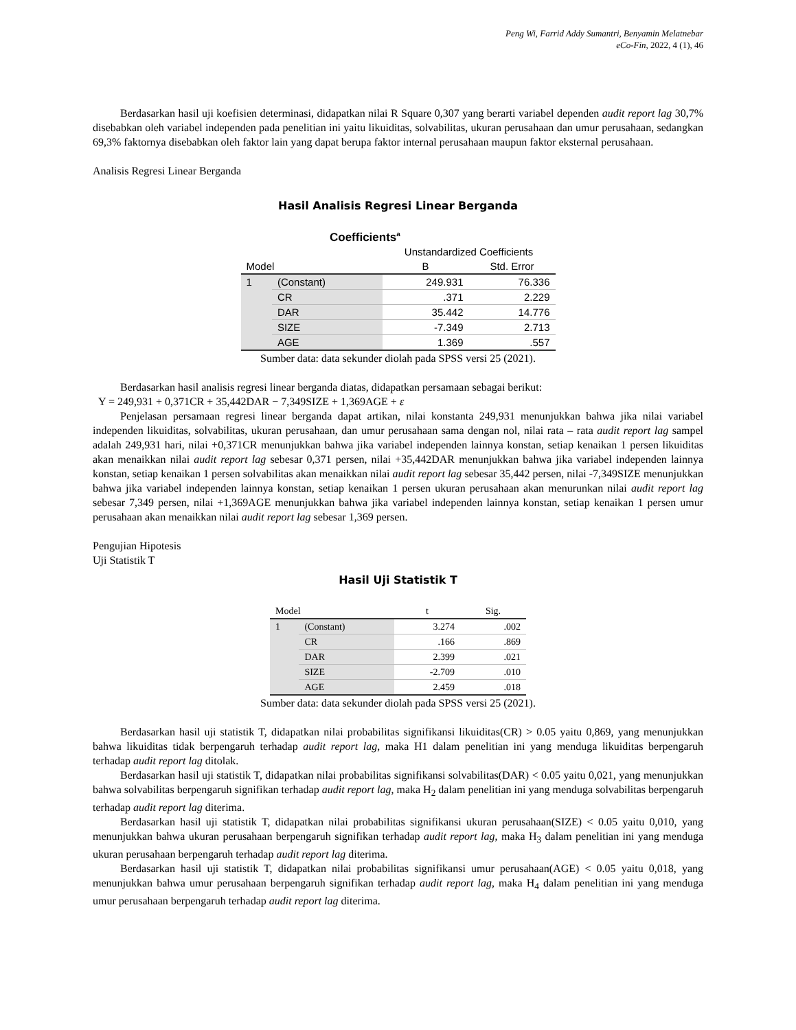Peng Wi, Farrid Addy Sumantri, Benyamin Melatnebar
eCo-Fin, 2022, 4 (1), 46
Berdasarkan hasil uji koefisien determinasi, didapatkan nilai R Square 0,307 yang berarti variabel dependen audit report lag 30,7% disebabkan oleh variabel independen pada penelitian ini yaitu likuiditas, solvabilitas, ukuran perusahaan dan umur perusahaan, sedangkan 69,3% faktornya disebabkan oleh faktor lain yang dapat berupa faktor internal perusahaan maupun faktor eksternal perusahaan.
Analisis Regresi Linear Berganda
Hasil Analisis Regresi Linear Berganda
Coefficients<sup>a</sup>
| | | Unstandardized Coefficients | |
| --- | --- | --- | --- |
| Model | | B | Std. Error |
| 1 | (Constant) | 249.931 | 76.336 |
| | CR | .371 | 2.229 |
| | DAR | 35.442 | 14.776 |
| | SIZE | -7.349 | 2.713 |
| | AGE | 1.369 | .557 |
Sumber data: data sekunder diolah pada SPSS versi 25 (2021).
Berdasarkan hasil analisis regresi linear berganda diatas, didapatkan persamaan sebagai berikut:
Y = 249,931 + 0,371CR + 35,442DAR − 7,349SIZE + 1,369AGE + ε
Penjelasan persamaan regresi linear berganda dapat artikan, nilai konstanta 249,931 menunjukkan bahwa jika nilai variabel independen likuiditas, solvabilitas, ukuran perusahaan, dan umur perusahaan sama dengan nol, nilai rata – rata audit report lag sampel adalah 249,931 hari, nilai +0,371CR menunjukkan bahwa jika variabel independen lainnya konstan, setiap kenaikan 1 persen likuiditas akan menaikkan nilai audit report lag sebesar 0,371 persen, nilai +35,442DAR menunjukkan bahwa jika variabel independen lainnya konstan, setiap kenaikan 1 persen solvabilitas akan menaikkan nilai audit report lag sebesar 35,442 persen, nilai -7,349SIZE menunjukkan bahwa jika variabel independen lainnya konstan, setiap kenaikan 1 persen ukuran perusahaan akan menurunkan nilai audit report lag sebesar 7,349 persen, nilai +1,369AGE menunjukkan bahwa jika variabel independen lainnya konstan, setiap kenaikan 1 persen umur perusahaan akan menaikkan nilai audit report lag sebesar 1,369 persen.
Pengujian Hipotesis
Uji Statistik T
Hasil Uji Statistik T
| Model | | t | Sig. |
| --- | --- | --- | --- |
| 1 | (Constant) | 3.274 | .002 |
| | CR | .166 | .869 |
| | DAR | 2.399 | .021 |
| | SIZE | -2.709 | .010 |
| | AGE | 2.459 | .018 |
Sumber data: data sekunder diolah pada SPSS versi 25 (2021).
Berdasarkan hasil uji statistik T, didapatkan nilai probabilitas signifikansi likuiditas(CR) > 0.05 yaitu 0,869, yang menunjukkan bahwa likuiditas tidak berpengaruh terhadap audit report lag, maka H1 dalam penelitian ini yang menduga likuiditas berpengaruh terhadap audit report lag ditolak.
Berdasarkan hasil uji statistik T, didapatkan nilai probabilitas signifikansi solvabilitas(DAR) < 0.05 yaitu 0,021, yang menunjukkan bahwa solvabilitas berpengaruh signifikan terhadap audit report lag, maka H<sub>2</sub> dalam penelitian ini yang menduga solvabilitas berpengaruh terhadap audit report lag diterima.
Berdasarkan hasil uji statistik T, didapatkan nilai probabilitas signifikansi ukuran perusahaan(SIZE) < 0.05 yaitu 0,010, yang menunjukkan bahwa ukuran perusahaan berpengaruh signifikan terhadap audit report lag, maka H<sub>3</sub> dalam penelitian ini yang menduga ukuran perusahaan berpengaruh terhadap audit report lag diterima.
Berdasarkan hasil uji statistik T, didapatkan nilai probabilitas signifikansi umur perusahaan(AGE) < 0.05 yaitu 0,018, yang menunjukkan bahwa umur perusahaan berpengaruh signifikan terhadap audit report lag, maka H<sub>4</sub> dalam penelitian ini yang menduga umur perusahaan berpengaruh terhadap audit report lag diterima.